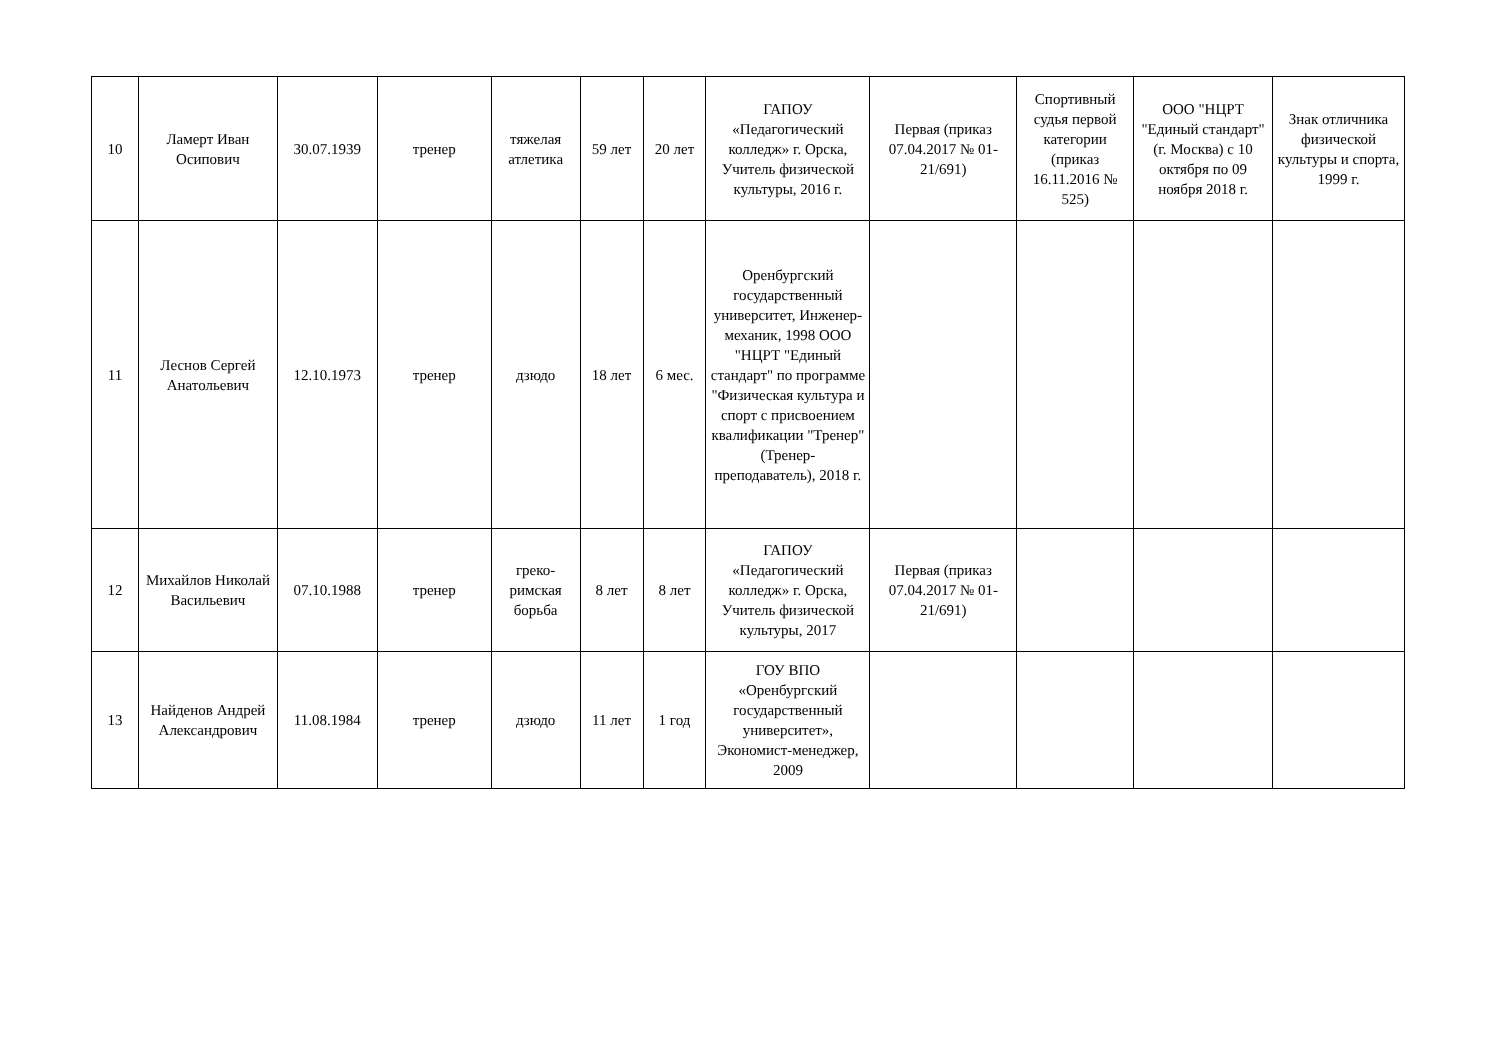| 10 | Ламерт Иван Осипович | 30.07.1939 | тренер | тяжелая атлетика | 59 лет | 20 лет | ГАПОУ «Педагогический колледж» г. Орска, Учитель физической культуры, 2016 г. | Первая (приказ 07.04.2017 № 01-21/691) | Спортивный судья первой категории (приказ 16.11.2016 № 525) | ООО "НЦРТ "Единый стандарт" (г. Москва) с 10 октября по 09 ноября 2018 г. | Знак отличника физической культуры и спорта, 1999 г. |
| 11 | Леснов Сергей Анатольевич | 12.10.1973 | тренер | дзюдо | 18 лет | 6 мес. | Оренбургский государственный университет, Инженер-механик, 1998 ООО "НЦРТ "Единый стандарт" по программе "Физическая культура и спорт с присвоением квалификации "Тренер" (Тренер-преподаватель), 2018 г. | | | | |
| 12 | Михайлов Николай Васильевич | 07.10.1988 | тренер | греко-римская борьба | 8 лет | 8 лет | ГАПОУ «Педагогический колледж» г. Орска, Учитель физической культуры, 2017 | Первая (приказ 07.04.2017 № 01-21/691) | | | |
| 13 | Найденов Андрей Александрович | 11.08.1984 | тренер | дзюдо | 11 лет | 1 год | ГОУ ВПО «Оренбургский государственный университет», Экономист-менеджер, 2009 | | | | |